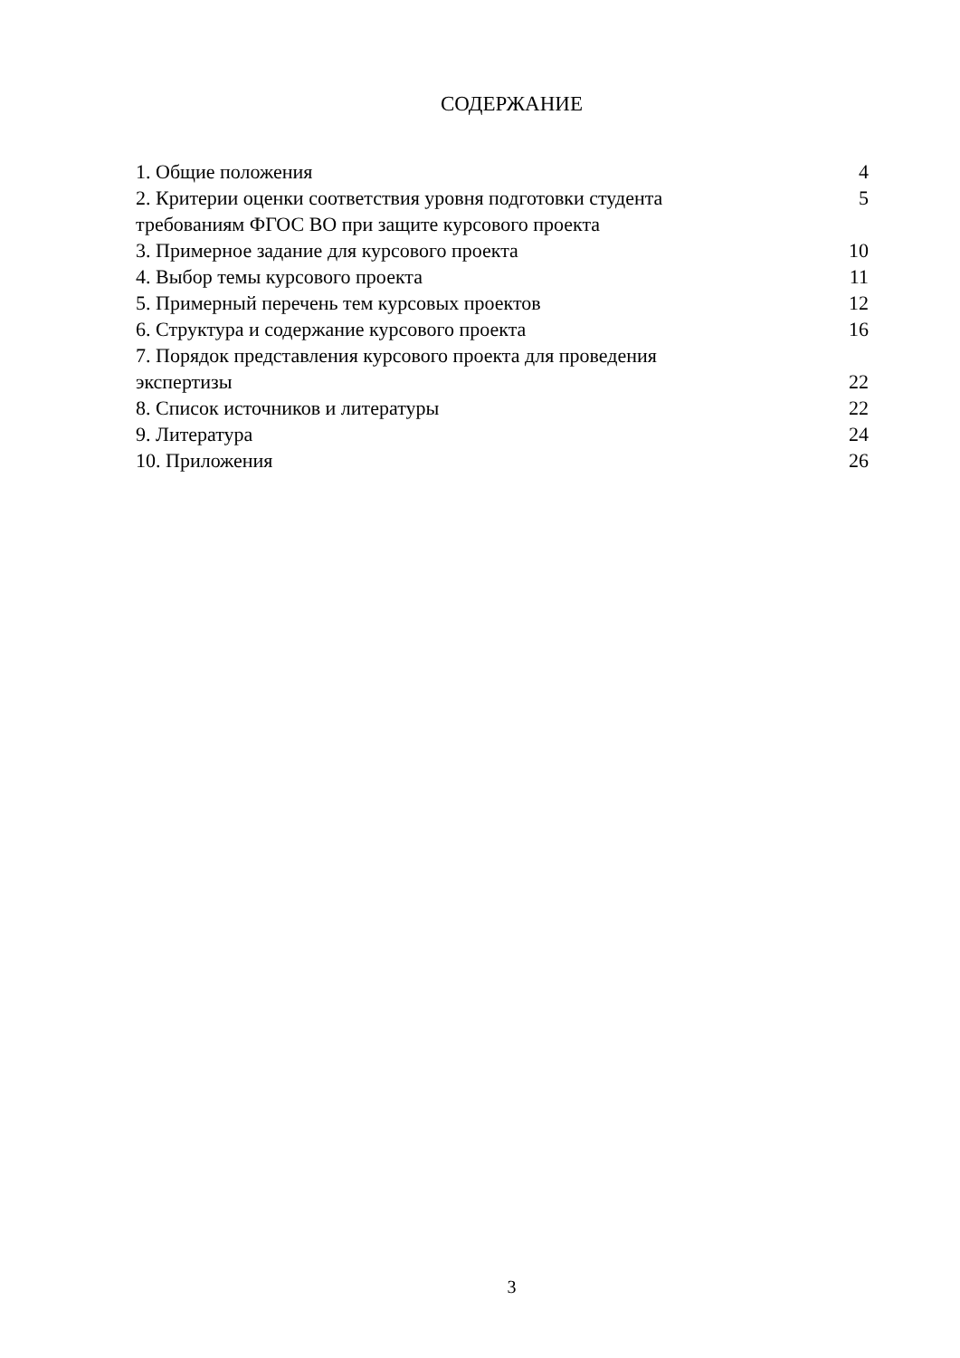СОДЕРЖАНИЕ
| 1. Общие положения | 4 |
| 2. Критерии оценки соответствия уровня подготовки студента требованиям ФГОС ВО при защите курсового проекта | 5 |
| 3. Примерное задание для курсового проекта | 10 |
| 4. Выбор темы курсового проекта | 11 |
| 5. Примерный перечень тем курсовых проектов | 12 |
| 6. Структура и содержание курсового проекта | 16 |
| 7. Порядок представления курсового проекта для проведения экспертизы | 22 |
| 8. Список источников и литературы | 22 |
| 9. Литература | 24 |
| 10. Приложения | 26 |
3